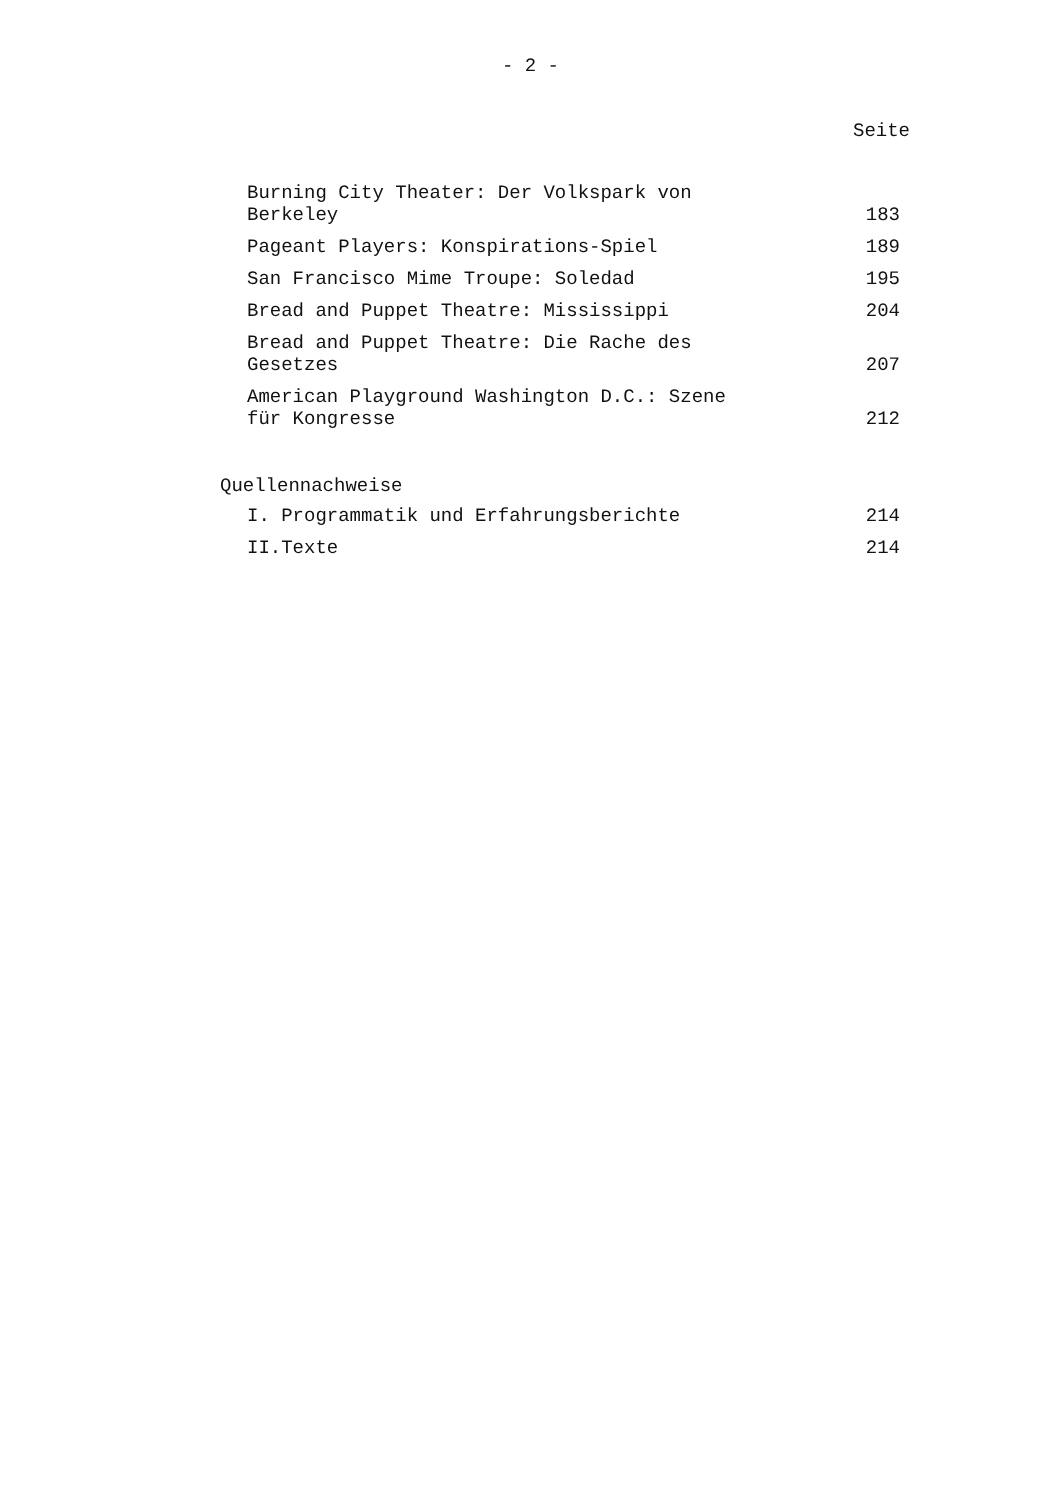- 2 -
Seite
Burning City Theater: Der Volkspark von
Berkeley
183
Pageant Players: Konspirations-Spiel
189
San Francisco Mime Troupe: Soledad
195
Bread and Puppet Theatre: Mississippi
204
Bread and Puppet Theatre: Die Rache des
Gesetzes
207
American Playground Washington D.C.: Szene
für Kongresse
212
Quellennachweise
I. Programmatik und Erfahrungsberichte
214
II.Texte
214